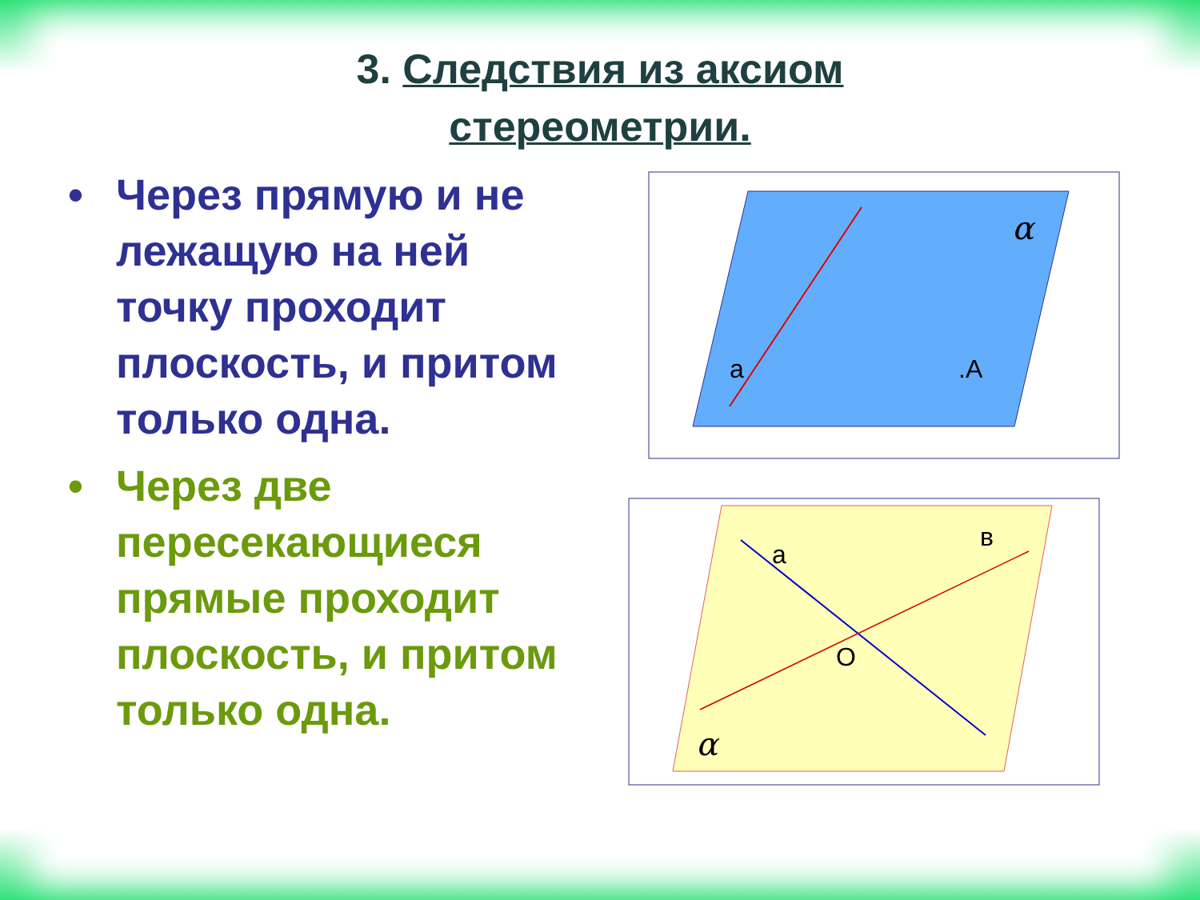3. Следствия из аксиом
стереометрии.
• Через прямую и не лежащую на ней точку проходит плоскость, и притом только одна.
• Через две пересекающиеся прямые проходит плоскость, и притом только одна.
α
a
.A
a
в
O
α